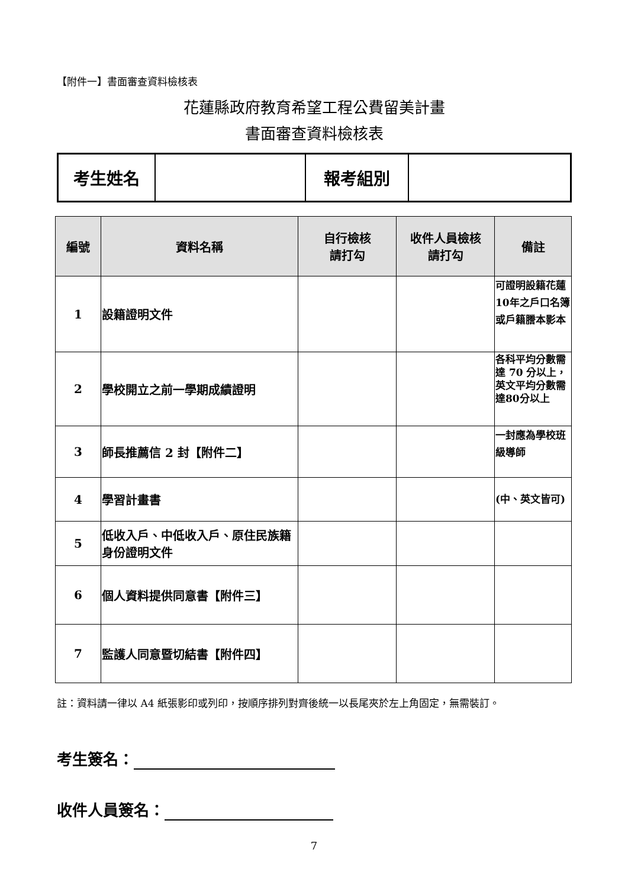【附件一】書面審查資料檢核表
花蓮縣政府教育希望工程公費留美計畫
書面審查資料檢核表
| 考生姓名 | | 報考組別 | |
| 編號 | 資料名稱 | 自行檢核 請打勾 | 收件人員檢核 請打勾 | 備註 |
| --- | --- | --- | --- | --- |
| 1 | 設籍證明文件 | | | 可證明設籍花蓮10年之戶口名簿或戶籍謄本影本 |
| 2 | 學校開立之前一學期成績證明 | | | 各科平均分數需達 70 分以上，英文平均分數需達80分以上 |
| 3 | 師長推薦信 2 封【附件二】 | | | 一封應為學校班級導師 |
| 4 | 學習計畫書 | | | (中、英文皆可) |
| 5 | 低收入戶、中低收入戶、原住民族籍身份證明文件 | | | |
| 6 | 個人資料提供同意書【附件三】 | | | |
| 7 | 監護人同意暨切結書【附件四】 | | | |
註：資料請一律以 A4 紙張影印或列印，按順序排列對齊後統一以長尾夾於左上角固定，無需裝訂。
考生簽名：
收件人員簽名：
7